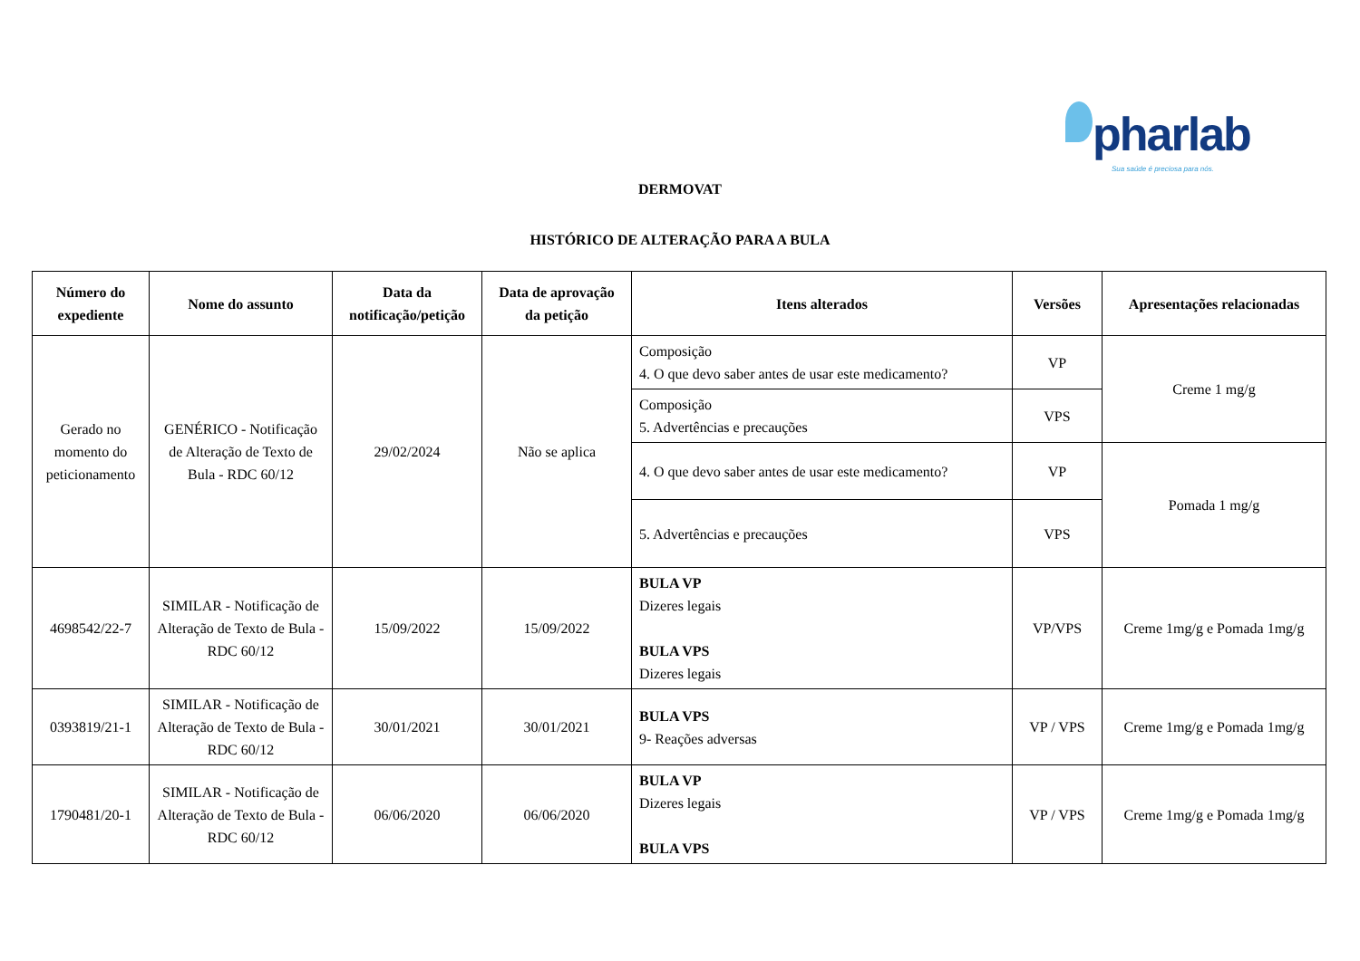pharlab
Sua saúde é preciosa para nós.
DERMOVAT
HISTÓRICO DE ALTERAÇÃO PARA A BULA
| Número do expediente | Nome do assunto | Data da notificação/petição | Data de aprovação da petição | Itens alterados | Versões | Apresentações relacionadas |
| --- | --- | --- | --- | --- | --- | --- |
| Gerado no momento do peticionamento | GENÉRICO - Notificação de Alteração de Texto de Bula - RDC 60/12 | 29/02/2024 | Não se aplica | Composição 4. O que devo saber antes de usar este medicamento? | VP | Creme 1 mg/g |
| | | | | Composição 5. Advertências e precauções | VPS | |
| | | | | 4. O que devo saber antes de usar este medicamento? | VP | Pomada 1 mg/g |
| | | | | 5. Advertências e precauções | VPS | |
| 4698542/22-7 | SIMILAR - Notificação de Alteração de Texto de Bula - RDC 60/12 | 15/09/2022 | 15/09/2022 | BULA VP Dizeres legais BULA VPS Dizeres legais | VP/VPS | Creme 1mg/g e Pomada 1mg/g |
| 0393819/21-1 | SIMILAR - Notificação de Alteração de Texto de Bula - RDC 60/12 | 30/01/2021 | 30/01/2021 | BULA VPS 9- Reações adversas | VP / VPS | Creme 1mg/g e Pomada 1mg/g |
| 1790481/20-1 | SIMILAR - Notificação de Alteração de Texto de Bula - RDC 60/12 | 06/06/2020 | 06/06/2020 | BULA VP Dizeres legais BULA VPS | VP / VPS | Creme 1mg/g e Pomada 1mg/g |